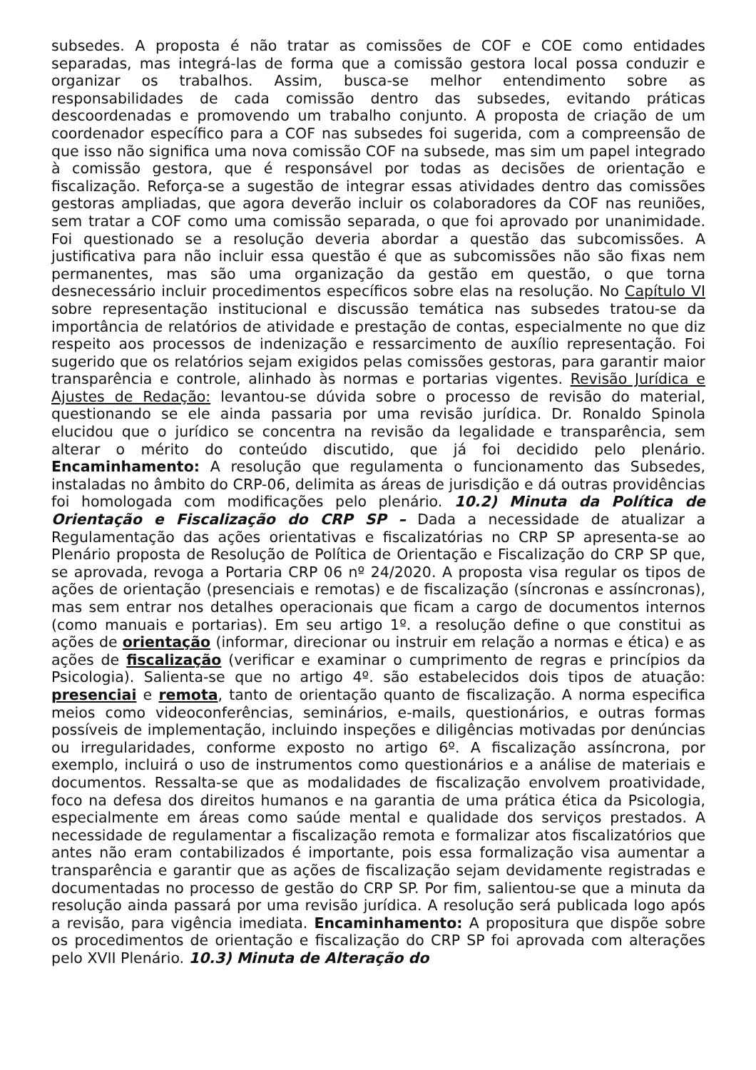subsedes. A proposta é não tratar as comissões de COF e COE como entidades separadas, mas integrá-las de forma que a comissão gestora local possa conduzir e organizar os trabalhos. Assim, busca-se melhor entendimento sobre as responsabilidades de cada comissão dentro das subsedes, evitando práticas descoordenadas e promovendo um trabalho conjunto. A proposta de criação de um coordenador específico para a COF nas subsedes foi sugerida, com a compreensão de que isso não significa uma nova comissão COF na subsede, mas sim um papel integrado à comissão gestora, que é responsável por todas as decisões de orientação e fiscalização. Reforça-se a sugestão de integrar essas atividades dentro das comissões gestoras ampliadas, que agora deverão incluir os colaboradores da COF nas reuniões, sem tratar a COF como uma comissão separada, o que foi aprovado por unanimidade. Foi questionado se a resolução deveria abordar a questão das subcomissões. A justificativa para não incluir essa questão é que as subcomissões não são fixas nem permanentes, mas são uma organização da gestão em questão, o que torna desnecessário incluir procedimentos específicos sobre elas na resolução. No Capítulo VI sobre representação institucional e discussão temática nas subsedes tratou-se da importância de relatórios de atividade e prestação de contas, especialmente no que diz respeito aos processos de indenização e ressarcimento de auxílio representação. Foi sugerido que os relatórios sejam exigidos pelas comissões gestoras, para garantir maior transparência e controle, alinhado às normas e portarias vigentes. Revisão Jurídica e Ajustes de Redação: levantou-se dúvida sobre o processo de revisão do material, questionando se ele ainda passaria por uma revisão jurídica. Dr. Ronaldo Spinola elucidou que o jurídico se concentra na revisão da legalidade e transparência, sem alterar o mérito do conteúdo discutido, que já foi decidido pelo plenário. Encaminhamento: A resolução que regulamenta o funcionamento das Subsedes, instaladas no âmbito do CRP-06, delimita as áreas de jurisdição e dá outras providências foi homologada com modificações pelo plenário. 10.2) Minuta da Política de Orientação e Fiscalização do CRP SP – Dada a necessidade de atualizar a Regulamentação das ações orientativas e fiscalizatórias no CRP SP apresenta-se ao Plenário proposta de Resolução de Política de Orientação e Fiscalização do CRP SP que, se aprovada, revoga a Portaria CRP 06 nº 24/2020. A proposta visa regular os tipos de ações de orientação (presenciais e remotas) e de fiscalização (síncronas e assíncronas), mas sem entrar nos detalhes operacionais que ficam a cargo de documentos internos (como manuais e portarias). Em seu artigo 1º. a resolução define o que constitui as ações de orientação (informar, direcionar ou instruir em relação a normas e ética) e as ações de fiscalização (verificar e examinar o cumprimento de regras e princípios da Psicologia). Salienta-se que no artigo 4º. são estabelecidos dois tipos de atuação: presenciai e remota, tanto de orientação quanto de fiscalização. A norma especifica meios como videoconferências, seminários, e-mails, questionários, e outras formas possíveis de implementação, incluindo inspeções e diligências motivadas por denúncias ou irregularidades, conforme exposto no artigo 6º. A fiscalização assíncrona, por exemplo, incluirá o uso de instrumentos como questionários e a análise de materiais e documentos. Ressalta-se que as modalidades de fiscalização envolvem proatividade, foco na defesa dos direitos humanos e na garantia de uma prática ética da Psicologia, especialmente em áreas como saúde mental e qualidade dos serviços prestados. A necessidade de regulamentar a fiscalização remota e formalizar atos fiscalizatórios que antes não eram contabilizados é importante, pois essa formalização visa aumentar a transparência e garantir que as ações de fiscalização sejam devidamente registradas e documentadas no processo de gestão do CRP SP. Por fim, salientou-se que a minuta da resolução ainda passará por uma revisão jurídica. A resolução será publicada logo após a revisão, para vigência imediata. Encaminhamento: A propositura que dispõe sobre os procedimentos de orientação e fiscalização do CRP SP foi aprovada com alterações pelo XVII Plenário. 10.3) Minuta de Alteração do